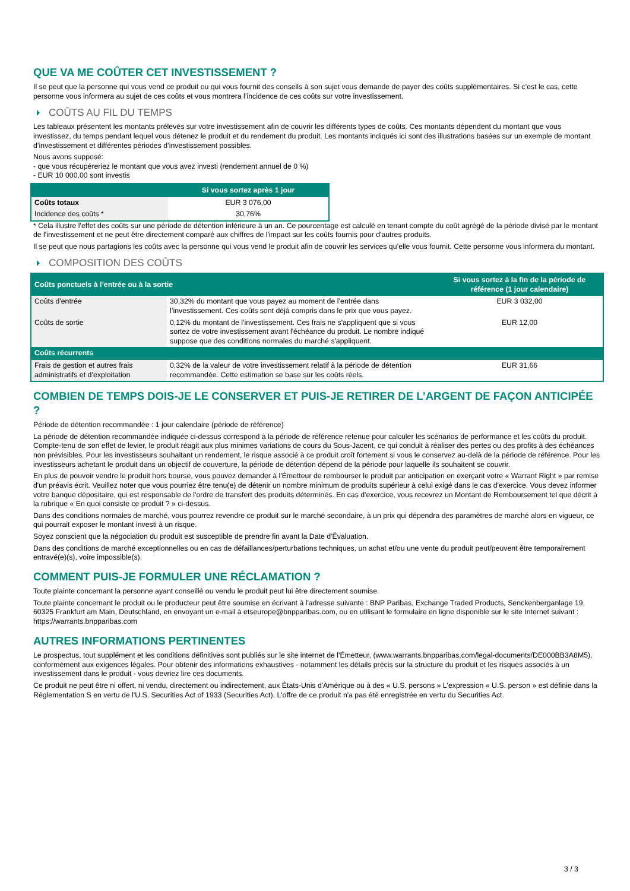QUE VA ME COÛTER CET INVESTISSEMENT ?
Il se peut que la personne qui vous vend ce produit ou qui vous fournit des conseils à son sujet vous demande de payer des coûts supplémentaires. Si c’est le cas, cette personne vous informera au sujet de ces coûts et vous montrera l’incidence de ces coûts sur votre investissement.
COÛTS AU FIL DU TEMPS
Les tableaux présentent les montants prélevés sur votre investissement afin de couvrir les différents types de coûts. Ces montants dépendent du montant que vous investissez, du temps pendant lequel vous détenez le produit et du rendement du produit. Les montants indiqués ici sont des illustrations basées sur un exemple de montant d’investissement et différentes périodes d’investissement possibles.
Nous avons supposé:
- que vous récupéreriez le montant que vous avez investi (rendement annuel de 0 %)
- EUR 10 000,00 sont investis
| | Si vous sortez après 1 jour |
| --- | --- |
| Coûts totaux | EUR 3 076,00 |
| Incidence des coûts * | 30,76% |
* Cela illustre l'effet des coûts sur une période de détention inférieure à un an. Ce pourcentage est calculé en tenant compte du coût agrégé de la période divisé par le montant de l'investissement et ne peut être directement comparé aux chiffres de l'impact sur les coûts fournis pour d'autres produits.
Il se peut que nous partagions les coûts avec la personne qui vous vend le produit afin de couvrir les services qu’elle vous fournit. Cette personne vous informera du montant.
COMPOSITION DES COÛTS
| Coûts ponctuels à l’entrée ou à la sortie | | Si vous sortez à la fin de la période de référence (1 jour calendaire) |
| --- | --- | --- |
| Coûts d'entrée | 30,32% du montant que vous payez au moment de l’entrée dans l’investissement. Ces coûts sont déjà compris dans le prix que vous payez. | EUR 3 032,00 |
| Coûts de sortie | 0,12% du montant de l'investissement. Ces frais ne s'appliquent que si vous sortez de votre investissement avant l'échéance du produit. Le nombre indiqué suppose que des conditions normales du marché s'appliquent. | EUR 12,00 |
| Coûts récurrents | | |
| Frais de gestion et autres frais administratifs et d’exploitation | 0,32% de la valeur de votre investissement relatif à la période de détention recommandée. Cette estimation se base sur les coûts réels. | EUR 31,66 |
COMBIEN DE TEMPS DOIS-JE LE CONSERVER ET PUIS-JE RETIRER DE L’ARGENT DE FAÇON ANTICIPÉE ?
Période de détention recommandée : 1 jour calendaire (période de référence)
La période de détention recommandée indiquée ci-dessus correspond à la période de référence retenue pour calculer les scénarios de performance et les coûts du produit. Compte-tenu de son effet de levier, le produit réagit aux plus minimes variations de cours du Sous-Jacent, ce qui conduit à réaliser des pertes ou des profits à des échéances non prévisibles. Pour les investisseurs souhaitant un rendement, le risque associé à ce produit croît fortement si vous le conservez au-delà de la période de référence. Pour les investisseurs achetant le produit dans un objectif de couverture, la période de détention dépend de la période pour laquelle ils souhaitent se couvrir.
En plus de pouvoir vendre le produit hors bourse, vous pouvez demander à l'Émetteur de rembourser le produit par anticipation en exerçant votre « Warrant Right » par remise d'un préavis écrit. Veuillez noter que vous pourriez être tenu(e) de détenir un nombre minimum de produits supérieur à celui exigé dans le cas d'exercice. Vous devez informer votre banque dépositaire, qui est responsable de l'ordre de transfert des produits déterminés. En cas d'exercice, vous recevrez un Montant de Remboursement tel que décrit à la rubrique « En quoi consiste ce produit ? » ci-dessus.
Dans des conditions normales de marché, vous pourrez revendre ce produit sur le marché secondaire, à un prix qui dépendra des paramètres de marché alors en vigueur, ce qui pourrait exposer le montant investi à un risque.
Soyez conscient que la négociation du produit est susceptible de prendre fin avant la Date d'Évaluation.
Dans des conditions de marché exceptionnelles ou en cas de défaillances/perturbations techniques, un achat et/ou une vente du produit peut/peuvent être temporairement entravé(e)(s), voire impossible(s).
COMMENT PUIS-JE FORMULER UNE RÉCLAMATION ?
Toute plainte concernant la personne ayant conseillé ou vendu le produit peut lui être directement soumise.
Toute plainte concernant le produit ou le producteur peut être soumise en écrivant à l'adresse suivante : BNP Paribas, Exchange Traded Products, Senckenberganlage 19, 60325 Frankfurt am Main, Deutschland, en envoyant un e-mail à etseurope@bnpparibas.com, ou en utilisant le formulaire en ligne disponible sur le site Internet suivant : https://warrants.bnpparibas.com
AUTRES INFORMATIONS PERTINENTES
Le prospectus, tout supplément et les conditions définitives sont publiés sur le site internet de l'Émetteur, (www.warrants.bnpparibas.com/legal-documents/DE000BB3A8M5), conformément aux exigences légales. Pour obtenir des informations exhaustives - notamment les détails précis sur la structure du produit et les risques associés à un investissement dans le produit - vous devriez lire ces documents.
Ce produit ne peut être ni offert, ni vendu, directement ou indirectement, aux États-Unis d'Amérique ou à des « U.S. persons » L'expression « U.S. person » est définie dans la Réglementation S en vertu de l'U.S. Securities Act of 1933 (Securities Act). L'offre de ce produit n'a pas été enregistrée en vertu du Securities Act.
3 / 3